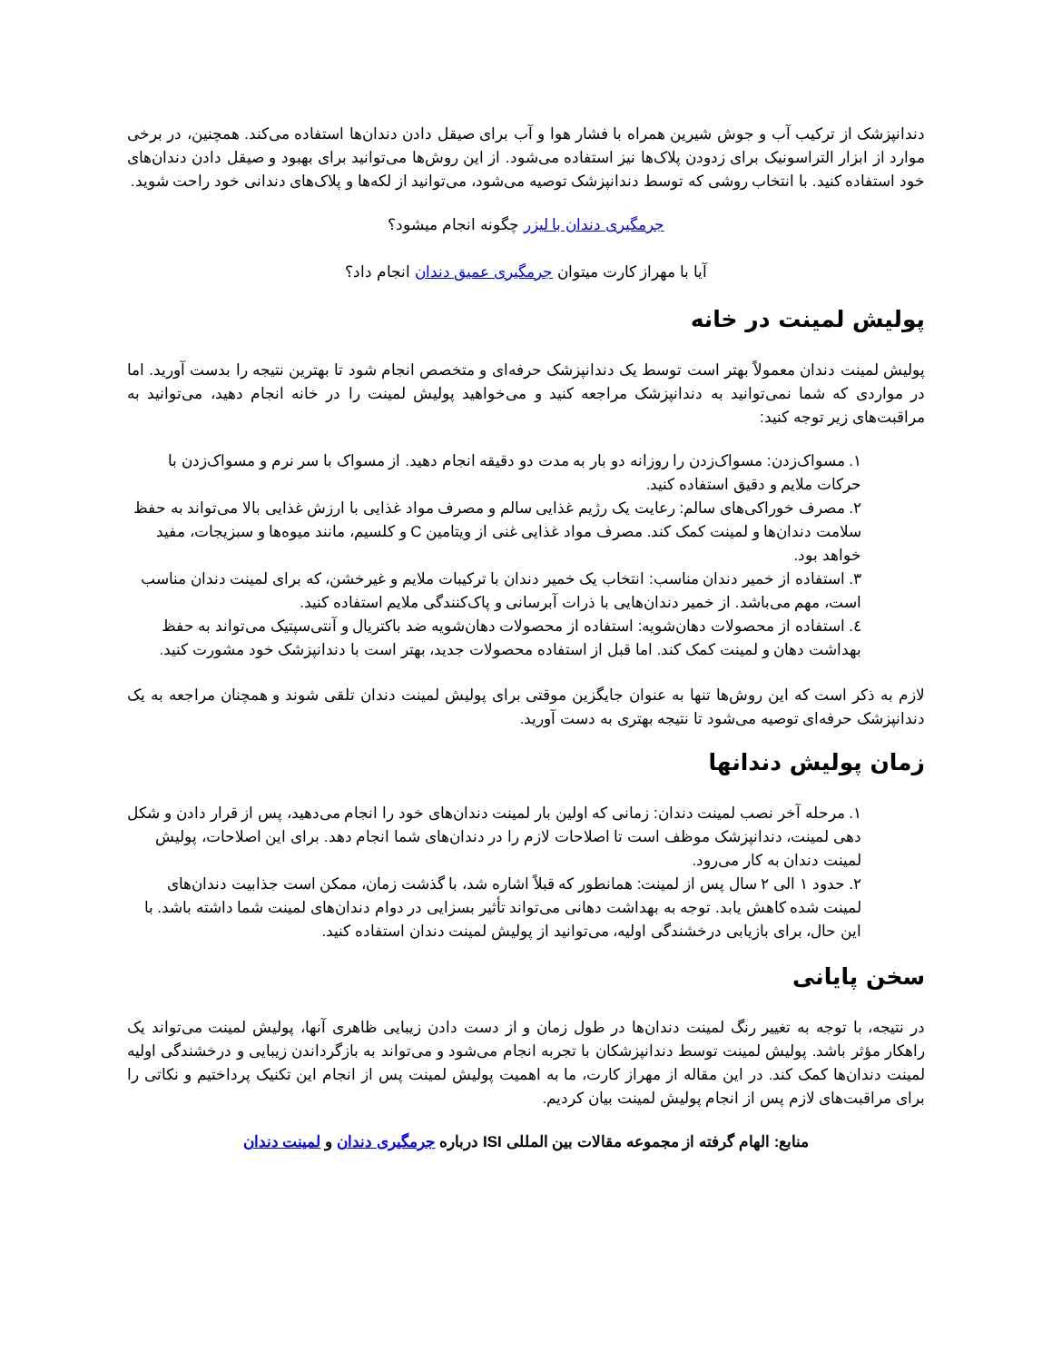دندانپزشک از ترکیب آب و جوش شیرین همراه با فشار هوا و آب برای صیقل دادن دندان‌ها استفاده می‌کند. همچنین، در برخی موارد از ابزار التراسونیک برای زدودن پلاک‌ها نیز استفاده می‌شود. از این روش‌ها می‌توانید برای بهبود و صیقل دادن دندان‌های خود استفاده کنید. با انتخاب روشی که توسط دندانپزشک توصیه می‌شود، می‌توانید از لکه‌ها و پلاک‌های دندانی خود راحت شوید.
جرمگیری دندان با لیزر چگونه انجام میشود؟
آیا با مهراز کارت میتوان جرمگیری عمیق دندان انجام داد؟
پولیش لمینت در خانه
پولیش لمینت دندان معمولاً بهتر است توسط یک دندانپزشک حرفه‌ای و متخصص انجام شود تا بهترین نتیجه را بدست آورید. اما در مواردی که شما نمی‌توانید به دندانپزشک مراجعه کنید و می‌خواهید پولیش لمینت را در خانه انجام دهید، می‌توانید به مراقبت‌های زیر توجه کنید:
١. مسواک‌زدن: مسواک‌زدن را روزانه دو بار به مدت دو دقیقه انجام دهید. از مسواک با سر نرم و مسواک‌زدن با حرکات ملایم و دقیق استفاده کنید.
٢. مصرف خوراکی‌های سالم: رعایت یک رژیم غذایی سالم و مصرف مواد غذایی با ارزش غذایی بالا می‌تواند به حفظ سلامت دندان‌ها و لمینت کمک کند. مصرف مواد غذایی غنی از ویتامین C و کلسیم، مانند میوه‌ها و سبزیجات، مفید خواهد بود.
٣. استفاده از خمیر دندان مناسب: انتخاب یک خمیر دندان با ترکیبات ملایم و غیرخشن، که برای لمینت دندان مناسب است، مهم می‌باشد. از خمیر دندان‌هایی با ذرات آبرسانی و پاک‌کنندگی ملایم استفاده کنید.
٤. استفاده از محصولات دهان‌شویه: استفاده از محصولات دهان‌شویه ضد باکتریال و آنتی‌سپتیک می‌تواند به حفظ بهداشت دهان و لمینت کمک کند. اما قبل از استفاده محصولات جدید، بهتر است با دندانپزشک خود مشورت کنید.
لازم به ذکر است که این روش‌ها تنها به عنوان جایگزین موقتی برای پولیش لمینت دندان تلقی شوند و همچنان مراجعه به یک دندانپزشک حرفه‌ای توصیه می‌شود تا نتیجه بهتری به دست آورید.
زمان پولیش دندانها
١. مرحله آخر نصب لمینت دندان: زمانی که اولین بار لمینت دندان‌های خود را انجام می‌دهید، پس از قرار دادن و شکل دهی لمینت، دندانپزشک موظف است تا اصلاحات لازم را در دندان‌های شما انجام دهد. برای این اصلاحات، پولیش لمینت دندان به کار می‌رود.
٢. حدود ١ الی ٢ سال پس از لمینت: همانطور که قبلاً اشاره شد، با گذشت زمان، ممکن است جذابیت دندان‌های لمینت شده کاهش یابد. توجه به بهداشت دهانی می‌تواند تأثیر بسزایی در دوام دندان‌های لمینت شما داشته باشد. با این حال، برای بازیابی درخشندگی اولیه، می‌توانید از پولیش لمینت دندان استفاده کنید.
سخن پایانی
در نتیجه، با توجه به تغییر رنگ لمینت دندان‌ها در طول زمان و از دست دادن زیبایی ظاهری آنها، پولیش لمینت می‌تواند یک راهکار مؤثر باشد. پولیش لمینت توسط دندانپزشکان با تجربه انجام می‌شود و می‌تواند به بازگرداندن زیبایی و درخشندگی اولیه لمینت دندان‌ها کمک کند. در این مقاله از مهراز کارت، ما به اهمیت پولیش لمینت پس از انجام این تکنیک پرداختیم و نکاتی را برای مراقبت‌های لازم پس از انجام پولیش لمینت بیان کردیم.
منابع: الهام گرفته از مجموعه مقالات بین المللی ISI درباره جرمگیری دندان و لمینت دندان